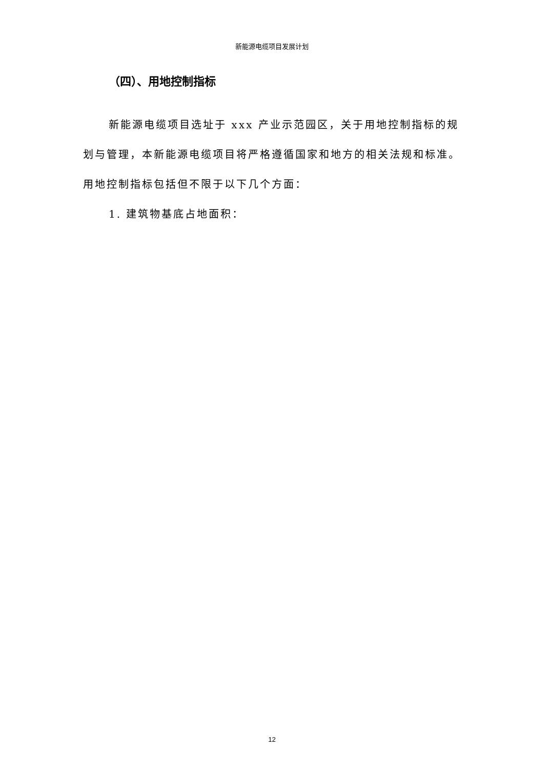新能源电缆项目发展计划
（四）、用地控制指标
新能源电缆项目选址于 xxx 产业示范园区，关于用地控制指标的规划与管理，本新能源电缆项目将严格遵循国家和地方的相关法规和标准。用地控制指标包括但不限于以下几个方面：
1. 建筑物基底占地面积：
12